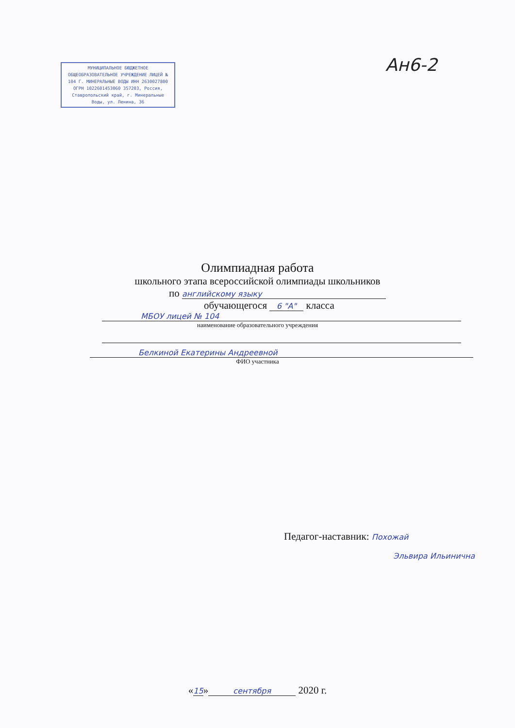МУНИЦИПАЛЬНОЕ БЮДЖЕТНОЕ ОБЩЕОБРАЗОВАТЕЛЬНОЕ УЧРЕЖДЕНИЕ ЛИЦЕЙ № 104 Г. МИНЕРАЛЬНЫЕ ВОДЫ ИНН 2630027800 ОГРН 1022601453060 357203, Россия, Ставропольский край, г. Минеральные Воды, ул. Ленина, 36
Ан6-2
Олимпиадная работа
школьного этапа всероссийской олимпиады школьников
по английскому языку
обучающегося 6 "А" класса
МБОУ лицей № 104
наименование образовательного учреждения
Белкиной Екатерины Андреевной
ФИО участника
Педагог-наставник: Похожай
Эльвира Ильинична
«15» сентября 2020 г.